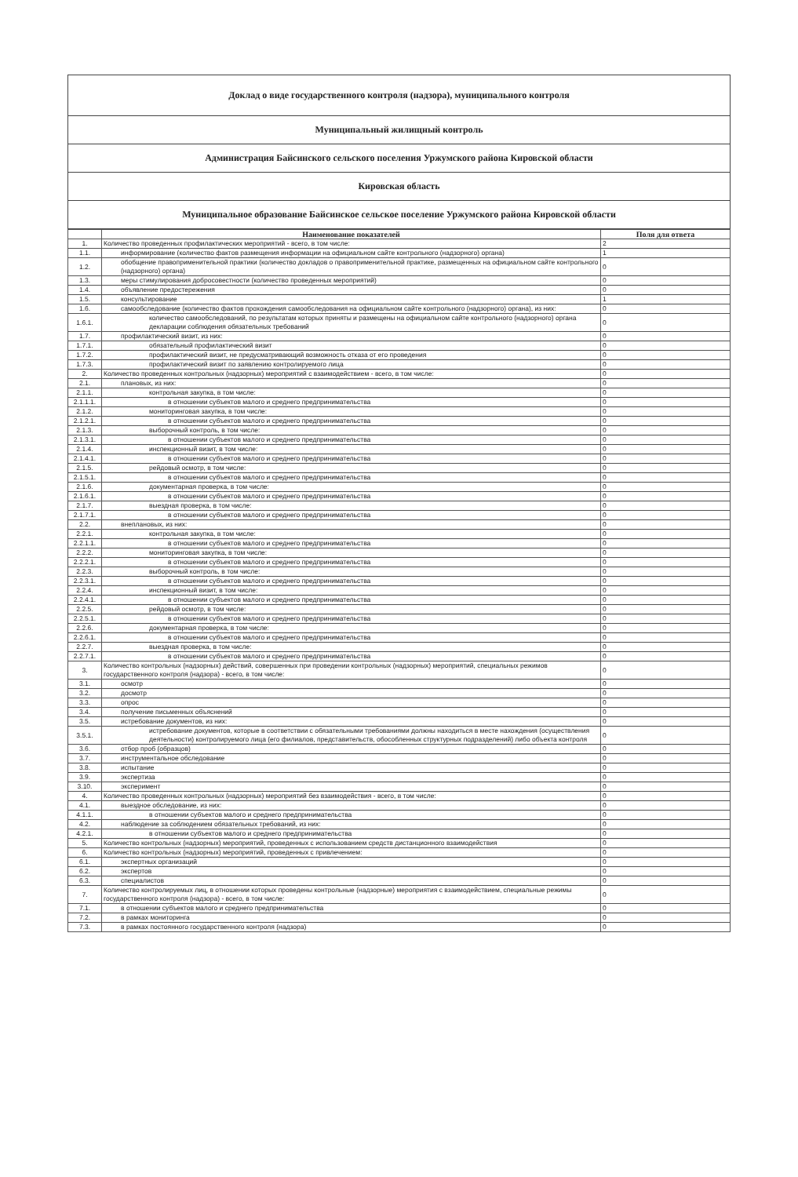Доклад о виде государственного контроля (надзора), муниципального контроля
Муниципальный жилищный контроль
Администрация Байсинского сельского поселения Уржумского района Кировской области
Кировская область
Муниципальное образование Байсинское сельское поселение Уржумского района Кировской области
| | Наименование показателей | Поля для ответа |
| --- | --- | --- |
| 1. | Количество проведенных профилактических мероприятий - всего, в том числе: | 2 |
| 1.1. | информирование (количество фактов размещения информации на официальном сайте контрольного (надзорного) органа) | 1 |
| 1.2. | обобщение правоприменительной практики (количество докладов о правоприменительной практике, размещенных на официальном сайте контрольного (надзорного) органа) | 0 |
| 1.3. | меры стимулирования добросовестности (количество проведенных мероприятий) | 0 |
| 1.4. | объявление предостережения | 0 |
| 1.5. | консультирование | 1 |
| 1.6. | самообследование (количество фактов прохождения самообследования на официальном сайте контрольного (надзорного) органа), из них: | 0 |
| 1.6.1. | количество самообследований, по результатам которых приняты и размещены на официальном сайте контрольного (надзорного) органа декларации соблюдения обязательных требований | 0 |
| 1.7. | профилактический визит, из них: | 0 |
| 1.7.1. | обязательный профилактический визит | 0 |
| 1.7.2. | профилактический визит, не предусматривающий возможность отказа от его проведения | 0 |
| 1.7.3. | профилактический визит по заявлению контролируемого лица | 0 |
| 2. | Количество проведенных контрольных (надзорных) мероприятий с взаимодействием - всего, в том числе: | 0 |
| 2.1. | плановых, из них: | 0 |
| 2.1.1. | контрольная закупка, в том числе: | 0 |
| 2.1.1.1. | в отношении субъектов малого и среднего предпринимательства | 0 |
| 2.1.2. | мониторинговая закупка, в том числе: | 0 |
| 2.1.2.1. | в отношении субъектов малого и среднего предпринимательства | 0 |
| 2.1.3. | выборочный контроль, в том числе: | 0 |
| 2.1.3.1. | в отношении субъектов малого и среднего предпринимательства | 0 |
| 2.1.4. | инспекционный визит, в том числе: | 0 |
| 2.1.4.1. | в отношении субъектов малого и среднего предпринимательства | 0 |
| 2.1.5. | рейдовый осмотр, в том числе: | 0 |
| 2.1.5.1. | в отношении субъектов малого и среднего предпринимательства | 0 |
| 2.1.6. | документарная проверка, в том числе: | 0 |
| 2.1.6.1. | в отношении субъектов малого и среднего предпринимательства | 0 |
| 2.1.7. | выездная проверка, в том числе: | 0 |
| 2.1.7.1. | в отношении субъектов малого и среднего предпринимательства | 0 |
| 2.2. | внеплановых, из них: | 0 |
| 2.2.1. | контрольная закупка, в том числе: | 0 |
| 2.2.1.1. | в отношении субъектов малого и среднего предпринимательства | 0 |
| 2.2.2. | мониторинговая закупка, в том числе: | 0 |
| 2.2.2.1. | в отношении субъектов малого и среднего предпринимательства | 0 |
| 2.2.3. | выборочный контроль, в том числе: | 0 |
| 2.2.3.1. | в отношении субъектов малого и среднего предпринимательства | 0 |
| 2.2.4. | инспекционный визит, в том числе: | 0 |
| 2.2.4.1. | в отношении субъектов малого и среднего предпринимательства | 0 |
| 2.2.5. | рейдовый осмотр, в том числе: | 0 |
| 2.2.5.1. | в отношении субъектов малого и среднего предпринимательства | 0 |
| 2.2.6. | документарная проверка, в том числе: | 0 |
| 2.2.6.1. | в отношении субъектов малого и среднего предпринимательства | 0 |
| 2.2.7. | выездная проверка, в том числе: | 0 |
| 2.2.7.1. | в отношении субъектов малого и среднего предпринимательства | 0 |
| 3. | Количество контрольных (надзорных) действий, совершенных при проведении контрольных (надзорных) мероприятий, специальных режимов государственного контроля (надзора) - всего, в том числе: | 0 |
| 3.1. | осмотр | 0 |
| 3.2. | досмотр | 0 |
| 3.3. | опрос | 0 |
| 3.4. | получение письменных объяснений | 0 |
| 3.5. | истребование документов, из них: | 0 |
| 3.5.1. | истребование документов, которые в соответствии с обязательными требованиями должны находиться в месте нахождения (осуществления деятельности) контролируемого лица (его филиалов, представительств, обособленных структурных подразделений) либо объекта контроля | 0 |
| 3.6. | отбор проб (образцов) | 0 |
| 3.7. | инструментальное обследование | 0 |
| 3.8. | испытание | 0 |
| 3.9. | экспертиза | 0 |
| 3.10. | эксперимент | 0 |
| 4. | Количество проведенных контрольных (надзорных) мероприятий без взаимодействия - всего, в том числе: | 0 |
| 4.1. | выездное обследование, из них: | 0 |
| 4.1.1. | в отношении субъектов малого и среднего предпринимательства | 0 |
| 4.2. | наблюдение за соблюдением обязательных требований, из них: | 0 |
| 4.2.1. | в отношении субъектов малого и среднего предпринимательства | 0 |
| 5. | Количество контрольных (надзорных) мероприятий, проведенных с использованием средств дистанционного взаимодействия | 0 |
| 6. | Количество контрольных (надзорных) мероприятий, проведенных с привлечением: | 0 |
| 6.1. | экспертных организаций | 0 |
| 6.2. | экспертов | 0 |
| 6.3. | специалистов | 0 |
| 7. | Количество контролируемых лиц, в отношении которых проведены контрольные (надзорные) мероприятия с взаимодействием, специальные режимы государственного контроля (надзора) - всего, в том числе: | 0 |
| 7.1. | в отношении субъектов малого и среднего предпринимательства | 0 |
| 7.2. | в рамках мониторинга | 0 |
| 7.3. | в рамках постоянного государственного контроля (надзора) | 0 |